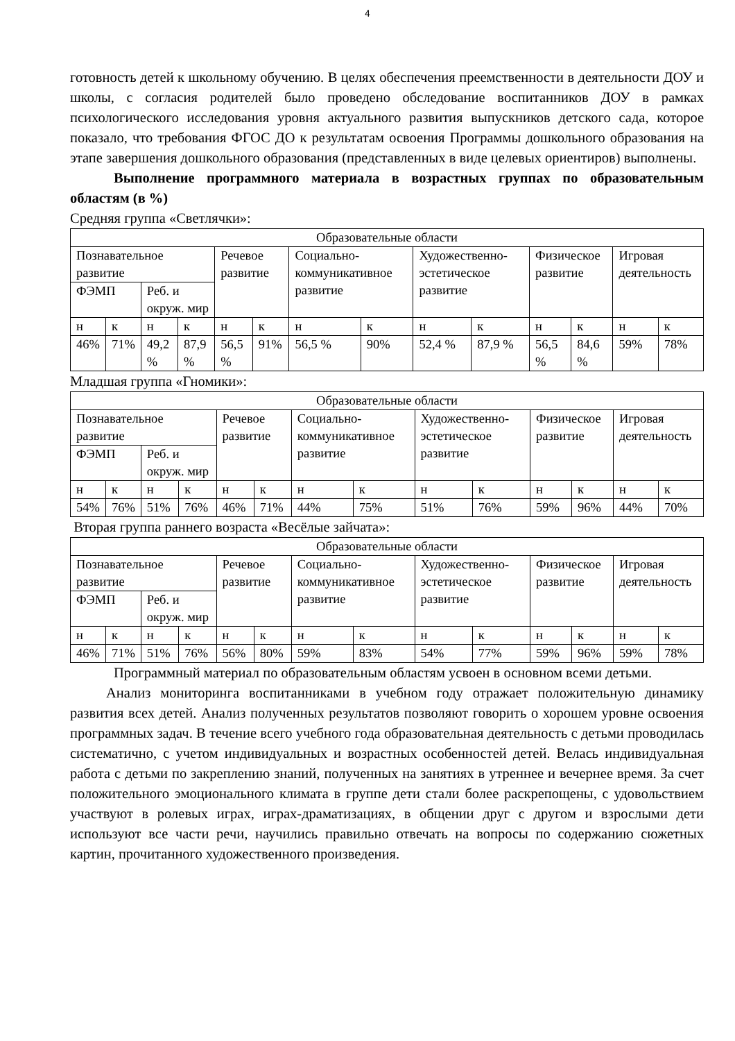4
готовность детей к школьному обучению. В целях обеспечения преемственности в деятельности ДОУ и школы, с согласия родителей было проведено обследование воспитанников ДОУ в рамках психологического исследования уровня актуального развития выпускников детского сада, которое показало, что требования ФГОС ДО к результатам освоения Программы дошкольного образования на этапе завершения дошкольного образования (представленных в виде целевых ориентиров) выполнены.
Выполнение программного материала в возрастных группах по образовательным областям (в %)
Средняя группа «Светлячки»:
| Образовательные области | | | | | | | | | | | | | |
| Познавательное развитие | | | | Речевое развитие | | Социально-коммуникативное развитие | | Художественно-эстетическое развитие | | Физическое развитие | | Игровая деятельность | |
| ФЭМП | | Реб. и окруж. мир | | | | | | | | | | | |
| н | к | н | к | н | к | н | к | н | к | н | к | н | к |
| 46% | 71% | 49,2 % | 87,9 % | 56,5 % | 91% | 56,5 % | 90% | 52,4 % | 87,9 % | 56,5 % | 84,6 % | 59% | 78% |
Младшая группа «Гномики»:
| Образовательные области | | | | | | | | | | | | | |
| Познавательное развитие | | | | Речевое развитие | | Социально-коммуникативное развитие | | Художественно-эстетическое развитие | | Физическое развитие | | Игровая деятельность | |
| ФЭМП | | Реб. и окруж. мир | | | | | | | | | | | |
| н | к | н | к | н | к | н | к | н | к | н | к | н | к |
| 54% | 76% | 51% | 76% | 46% | 71% | 44% | 75% | 51% | 76% | 59% | 96% | 44% | 70% |
Вторая группа раннего возраста «Весёлые зайчата»:
| Образовательные области | | | | | | | | | | | | | |
| Познавательное развитие | | | | Речевое развитие | | Социально-коммуникативное развитие | | Художественно-эстетическое развитие | | Физическое развитие | | Игровая деятельность | |
| ФЭМП | | Реб. и окруж. мир | | | | | | | | | | | |
| н | к | н | к | н | к | н | к | н | к | н | к | н | к |
| 46% | 71% | 51% | 76% | 56% | 80% | 59% | 83% | 54% | 77% | 59% | 96% | 59% | 78% |
Программный материал по образовательным областям усвоен в основном всеми детьми.
Анализ мониторинга воспитанниками в учебном году отражает положительную динамику развития всех детей. Анализ полученных результатов позволяют говорить о хорошем уровне освоения программных задач. В течение всего учебного года образовательная деятельность с детьми проводилась систематично, с учетом индивидуальных и возрастных особенностей детей. Велась индивидуальная работа с детьми по закреплению знаний, полученных на занятиях в утреннее и вечернее время. За счет положительного эмоционального климата в группе дети стали более раскрепощены, с удовольствием участвуют в ролевых играх, играх-драматизациях, в общении друг с другом и взрослыми дети используют все части речи, научились правильно отвечать на вопросы по содержанию сюжетных картин, прочитанного художественного произведения.